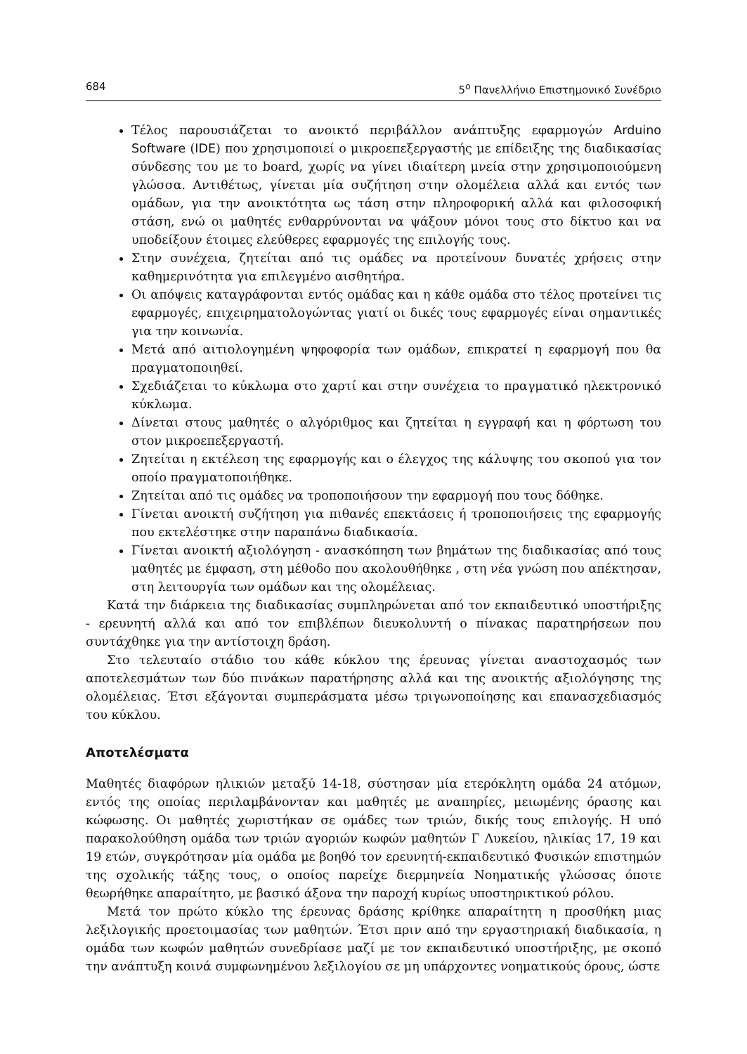684 5<sup>ο</sup> Πανελλήνιο Επιστημονικό Συνέδριο
Τέλος παρουσιάζεται το ανοικτό περιβάλλον ανάπτυξης εφαρμογών Arduino Software (IDE) που χρησιμοποιεί ο μικροεπεξεργαστής με επίδειξης της διαδικασίας σύνδεσης του με το board, χωρίς να γίνει ιδιαίτερη μνεία στην χρησιμοποιούμενη γλώσσα. Αντιθέτως, γίνεται μία συζήτηση στην ολομέλεια αλλά και εντός των ομάδων, για την ανοικτότητα ως τάση στην πληροφορική αλλά και φιλοσοφική στάση, ενώ οι μαθητές ενθαρρύνονται να ψάξουν μόνοι τους στο δίκτυο και να υποδείξουν έτοιμες ελεύθερες εφαρμογές της επιλογής τους.
Στην συνέχεια, ζητείται από τις ομάδες να προτείνουν δυνατές χρήσεις στην καθημερινότητα για επιλεγμένο αισθητήρα.
Οι απόψεις καταγράφονται εντός ομάδας και η κάθε ομάδα στο τέλος προτείνει τις εφαρμογές, επιχειρηματολογώντας γιατί οι δικές τους εφαρμογές είναι σημαντικές για την κοινωνία.
Μετά από αιτιολογημένη ψηφοφορία των ομάδων, επικρατεί η εφαρμογή που θα πραγματοποιηθεί.
Σχεδιάζεται το κύκλωμα στο χαρτί και στην συνέχεια το πραγματικό ηλεκτρονικό κύκλωμα.
Δίνεται στους μαθητές ο αλγόριθμος και ζητείται η εγγραφή και η φόρτωση του στον μικροεπεξεργαστή.
Ζητείται η εκτέλεση της εφαρμογής και ο έλεγχος της κάλυψης του σκοπού για τον οποίο πραγματοποιήθηκε.
Ζητείται από τις ομάδες να τροποποιήσουν την εφαρμογή που τους δόθηκε.
Γίνεται ανοικτή συζήτηση για πιθανές επεκτάσεις ή τροποποιήσεις της εφαρμογής που εκτελέστηκε στην παραπάνω διαδικασία.
Γίνεται ανοικτή αξιολόγηση - ανασκόπηση των βημάτων της διαδικασίας από τους μαθητές με έμφαση, στη μέθοδο που ακολουθήθηκε , στη νέα γνώση που απέκτησαν, στη λειτουργία των ομάδων και της ολομέλειας.
Κατά την διάρκεια της διαδικασίας συμπληρώνεται από τον εκπαιδευτικό υποστήριξης - ερευνητή αλλά και από τον επιβλέπων διευκολυντή ο πίνακας παρατηρήσεων που συντάχθηκε για την αντίστοιχη δράση.
Στο τελευταίο στάδιο του κάθε κύκλου της έρευνας γίνεται αναστοχασμός των αποτελεσμάτων των δύο πινάκων παρατήρησης αλλά και της ανοικτής αξιολόγησης της ολομέλειας. Έτσι εξάγονται συμπεράσματα μέσω τριγωνοποίησης και επανασχεδιασμός του κύκλου.
Αποτελέσματα
Μαθητές διαφόρων ηλικιών μεταξύ 14-18, σύστησαν μία ετερόκλητη ομάδα 24 ατόμων, εντός της οποίας περιλαμβάνονταν και μαθητές με αναπηρίες, μειωμένης όρασης και κώφωσης. Οι μαθητές χωριστήκαν σε ομάδες των τριών, δικής τους επιλογής. Η υπό παρακολούθηση ομάδα των τριών αγοριών κωφών μαθητών Γ Λυκείου, ηλικίας 17, 19 και 19 ετών, συγκρότησαν μία ομάδα με βοηθό τον ερευνητή-εκπαιδευτικό Φυσικών επιστημών της σχολικής τάξης τους, ο οποίος παρείχε διερμηνεία Νοηματικής γλώσσας όποτε θεωρήθηκε απαραίτητο, με βασικό άξονα την παροχή κυρίως υποστηρικτικού ρόλου.
Μετά τον πρώτο κύκλο της έρευνας δράσης κρίθηκε απαραίτητη η προσθήκη μιας λεξιλογικής προετοιμασίας των μαθητών. Έτσι πριν από την εργαστηριακή διαδικασία, η ομάδα των κωφών μαθητών συνεδρίασε μαζί με τον εκπαιδευτικό υποστήριξης, με σκοπό την ανάπτυξη κοινά συμφωνημένου λεξιλογίου σε μη υπάρχοντες νοηματικούς όρους, ώστε